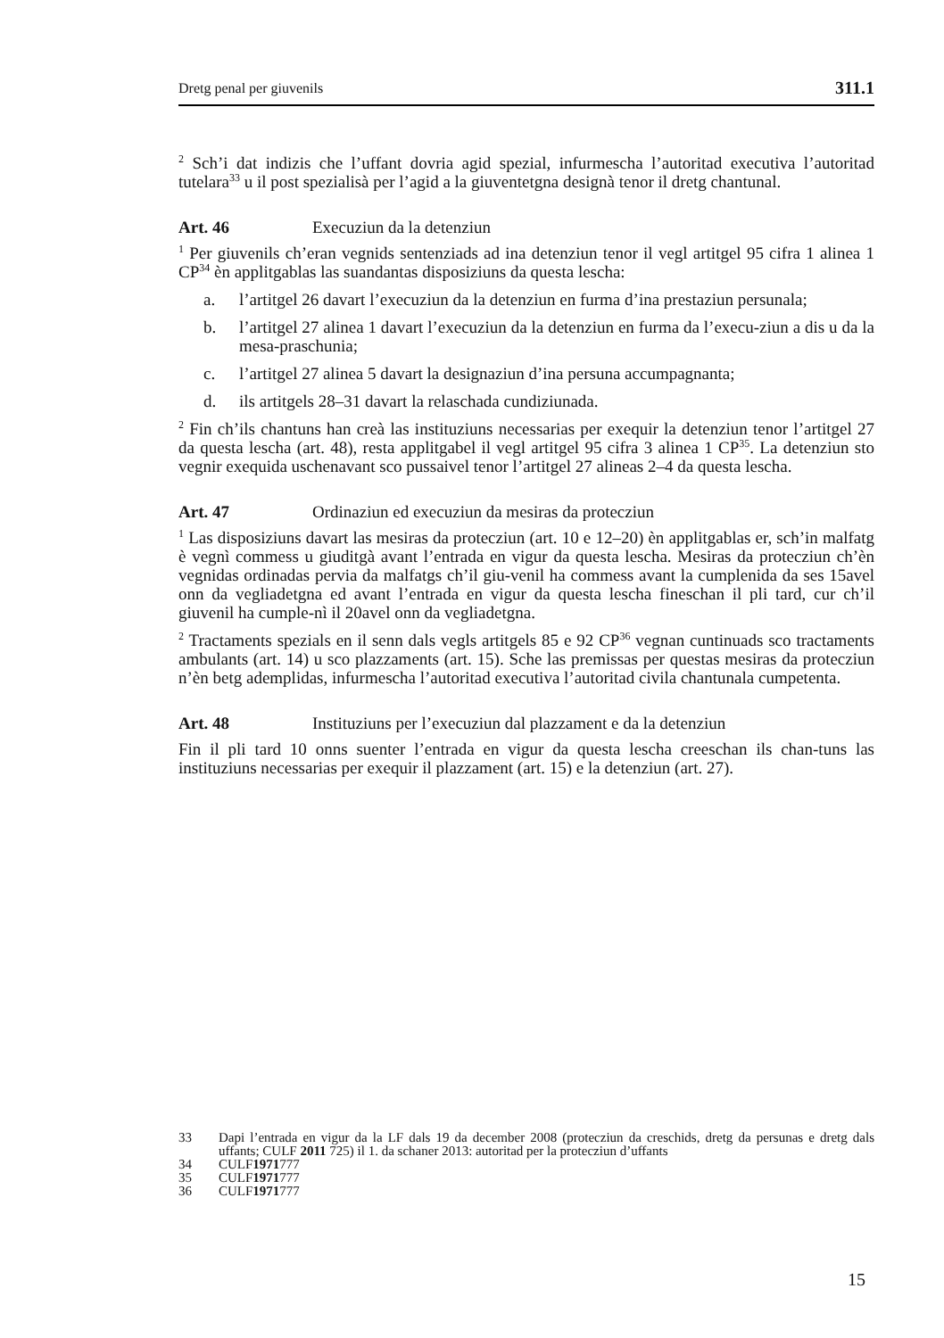Dretg penal per giuvenils 311.1
<sup>2</sup> Sch’i dat indizis che l’uffant dovria agid spezial, infurmescha l’autoritad executiva l’autoritad tutelara<sup>33</sup> u il post spezialisà per l’agid a la giuventetgna designà tenor il dretg chantunal.
Art. 46 Execuziun da la detenziun
<sup>1</sup> Per giuvenils ch’eran vegnids sentenziads ad ina detenziun tenor il vegl artitgel 95 cifra 1 alinea 1 CP<sup>34</sup> èn applitgablas las suandantas disposiziuns da questa lescha:
a. l’artitgel 26 davart l’execuziun da la detenziun en furma d’ina prestaziun persunala;
b. l’artitgel 27 alinea 1 davart l’execuziun da la detenziun en furma da l’execu-ziun a dis u da la mesa-praschunia;
c. l’artitgel 27 alinea 5 davart la designaziun d’ina persuna accumpagnanta;
d. ils artitgels 28–31 davart la relaschada cundiziunada.
<sup>2</sup> Fin ch’ils chantuns han creà las instituziuns necessarias per exequir la detenziun tenor l’artitgel 27 da questa lescha (art. 48), resta applitgabel il vegl artitgel 95 cifra 3 alinea 1 CP<sup>35</sup>. La detenziun sto vegnir exequida uschenavant sco pussaivel tenor l’artitgel 27 alineas 2–4 da questa lescha.
Art. 47 Ordinaziun ed execuziun da mesiras da protecziun
<sup>1</sup> Las disposiziuns davart las mesiras da protecziun (art. 10 e 12–20) èn applitgablas er, sch’in malfatg è vegnì commess u giuditgà avant l’entrada en vigur da questa lescha. Mesiras da protecziun ch’èn vegnidas ordinadas pervia da malfatgs ch’il giu-venil ha commess avant la cumplenida da ses 15avel onn da vegliadetgna ed avant l’entrada en vigur da questa lescha fineschan il pli tard, cur ch’il giuvenil ha cumple-nì il 20avel onn da vegliadetgna.
<sup>2</sup> Tractaments spezials en il senn dals vegls artitgels 85 e 92 CP<sup>36</sup> vegnan cuntinuads sco tractaments ambulants (art. 14) u sco plazzaments (art. 15). Sche las premissas per questas mesiras da protecziun n’èn betg ademplidas, infurmescha l’autoritad executiva l’autoritad civila chantunala cumpetenta.
Art. 48 Instituziuns per l’execuziun dal plazzament e da la detenziun
Fin il pli tard 10 onns suenter l’entrada en vigur da questa lescha creeschan ils chan-tuns las instituziuns necessarias per exequir il plazzament (art. 15) e la detenziun (art. 27).
33 Dapi l’entrada en vigur da la LF dals 19 da december 2008 (protecziun da creschids, dretg da persunas e dretg dals uffants; CULF 2011 725) il 1. da schaner 2013: autoritad per la protecziun d’uffants
34 CULF 1971 777
35 CULF 1971 777
36 CULF 1971 777
15